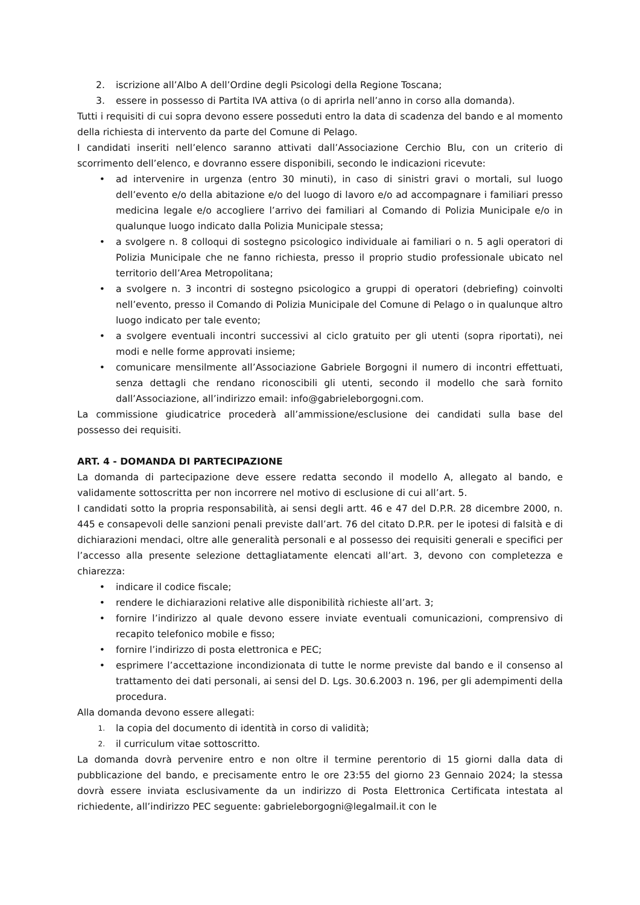2. iscrizione all’Albo A dell’Ordine degli Psicologi della Regione Toscana;
3. essere in possesso di Partita IVA attiva (o di aprirla nell’anno in corso alla domanda).
Tutti i requisiti di cui sopra devono essere posseduti entro la data di scadenza del bando e al momento della richiesta di intervento da parte del Comune di Pelago.
I candidati inseriti nell’elenco saranno attivati dall’Associazione Cerchio Blu, con un criterio di scorrimento dell’elenco, e dovranno essere disponibili, secondo le indicazioni ricevute:
• ad intervenire in urgenza (entro 30 minuti), in caso di sinistri gravi o mortali, sul luogo dell’evento e/o della abitazione e/o del luogo di lavoro e/o ad accompagnare i familiari presso medicina legale e/o accogliere l’arrivo dei familiari al Comando di Polizia Municipale e/o in qualunque luogo indicato dalla Polizia Municipale stessa;
• a svolgere n. 8 colloqui di sostegno psicologico individuale ai familiari o n. 5 agli operatori di Polizia Municipale che ne fanno richiesta, presso il proprio studio professionale ubicato nel territorio dell’Area Metropolitana;
• a svolgere n. 3 incontri di sostegno psicologico a gruppi di operatori (debriefing) coinvolti nell’evento, presso il Comando di Polizia Municipale del Comune di Pelago o in qualunque altro luogo indicato per tale evento;
• a svolgere eventuali incontri successivi al ciclo gratuito per gli utenti (sopra riportati), nei modi e nelle forme approvati insieme;
• comunicare mensilmente all’Associazione Gabriele Borgogni il numero di incontri effettuati, senza dettagli che rendano riconoscibili gli utenti, secondo il modello che sarà fornito dall’Associazione, all’indirizzo email: info@gabrieleborgogni.com.
La commissione giudicatrice procederà all’ammissione/esclusione dei candidati sulla base del possesso dei requisiti.
ART. 4 - DOMANDA DI PARTECIPAZIONE
La domanda di partecipazione deve essere redatta secondo il modello A, allegato al bando, e validamente sottoscritta per non incorrere nel motivo di esclusione di cui all’art. 5.
I candidati sotto la propria responsabilità, ai sensi degli artt. 46 e 47 del D.P.R. 28 dicembre 2000, n. 445 e consapevoli delle sanzioni penali previste dall’art. 76 del citato D.P.R. per le ipotesi di falsità e di dichiarazioni mendaci, oltre alle generalità personali e al possesso dei requisiti generali e specifici per l’accesso alla presente selezione dettagliatamente elencati all’art. 3, devono con completezza e chiarezza:
• indicare il codice fiscale;
• rendere le dichiarazioni relative alle disponibilità richieste all’art. 3;
• fornire l’indirizzo al quale devono essere inviate eventuali comunicazioni, comprensivo di recapito telefonico mobile e fisso;
• fornire l’indirizzo di posta elettronica e PEC;
• esprimere l’accettazione incondizionata di tutte le norme previste dal bando e il consenso al trattamento dei dati personali, ai sensi del D. Lgs. 30.6.2003 n. 196, per gli adempimenti della procedura.
Alla domanda devono essere allegati:
1. la copia del documento di identità in corso di validità;
2. il curriculum vitae sottoscritto.
La domanda dovrà pervenire entro e non oltre il termine perentorio di 15 giorni dalla data di pubblicazione del bando, e precisamente entro le ore 23:55 del giorno 23 Gennaio 2024; la stessa dovrà essere inviata esclusivamente da un indirizzo di Posta Elettronica Certificata intestata al richiedente, all’indirizzo PEC seguente: gabrieleborgogni@legalmail.it con le